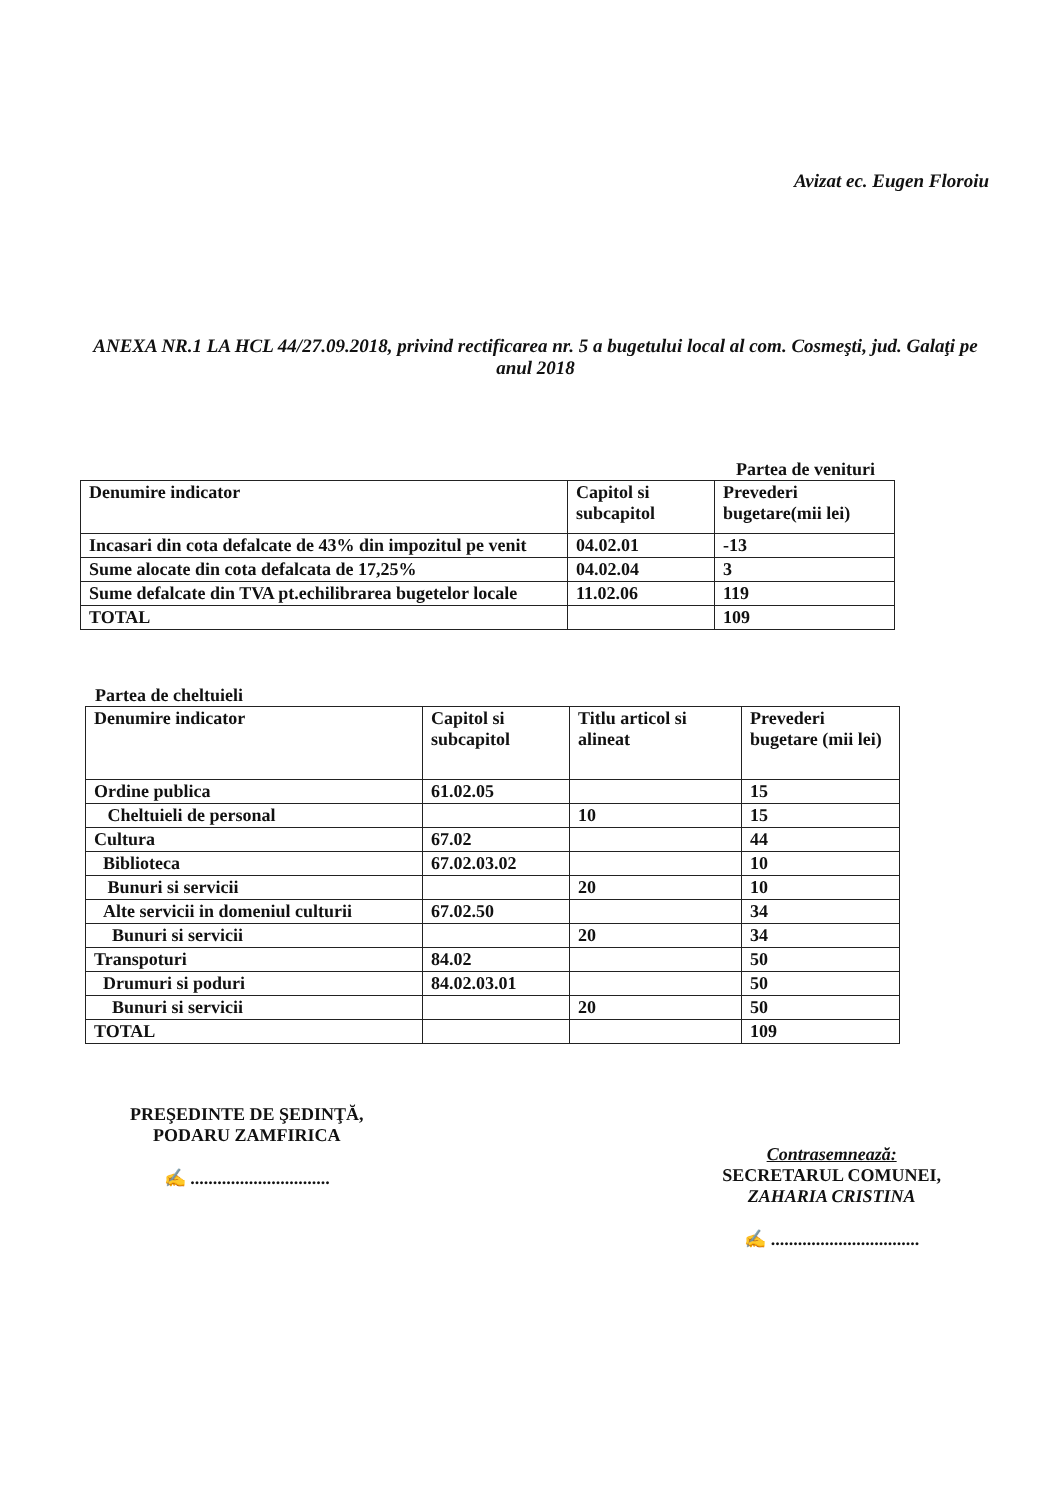Avizat ec. Eugen Floroiu
ANEXA NR.1 LA HCL 44/27.09.2018, privind rectificarea nr. 5 a bugetului local al com. Cosmeşti, jud. Galaţi pe anul 2018
Partea de venituri
| Denumire indicator | Capitol si subcapitol | Prevederi bugetare(mii lei) |
| Incasari din cota defalcate de 43% din impozitul pe venit | 04.02.01 | -13 |
| Sume alocate din cota defalcata de 17,25% | 04.02.04 | 3 |
| Sume defalcate din TVA pt.echilibrarea bugetelor locale | 11.02.06 | 119 |
| TOTAL | | 109 |
Partea de cheltuieli
| Denumire indicator | Capitol si subcapitol | Titlu articol si alineat | Prevederi bugetare (mii lei) |
| Ordine publica | 61.02.05 | | 15 |
| Cheltuieli de personal | | 10 | 15 |
| Cultura | 67.02 | | 44 |
| Biblioteca | 67.02.03.02 | | 10 |
| Bunuri si servicii | | 20 | 10 |
| Alte servicii in domeniul culturii | 67.02.50 | | 34 |
| Bunuri si servicii | | 20 | 34 |
| Transpoturi | 84.02 | | 50 |
| Drumuri si poduri | 84.02.03.01 | | 50 |
| Bunuri si servicii | | 20 | 50 |
| TOTAL | | | 109 |
PREŞEDINTE DE ŞEDINŢĂ,
PODARU ZAMFIRICA
✍ ...............................
Contrasemnează:
SECRETARUL COMUNEI,
ZAHARIA CRISTINA
✍ .................................